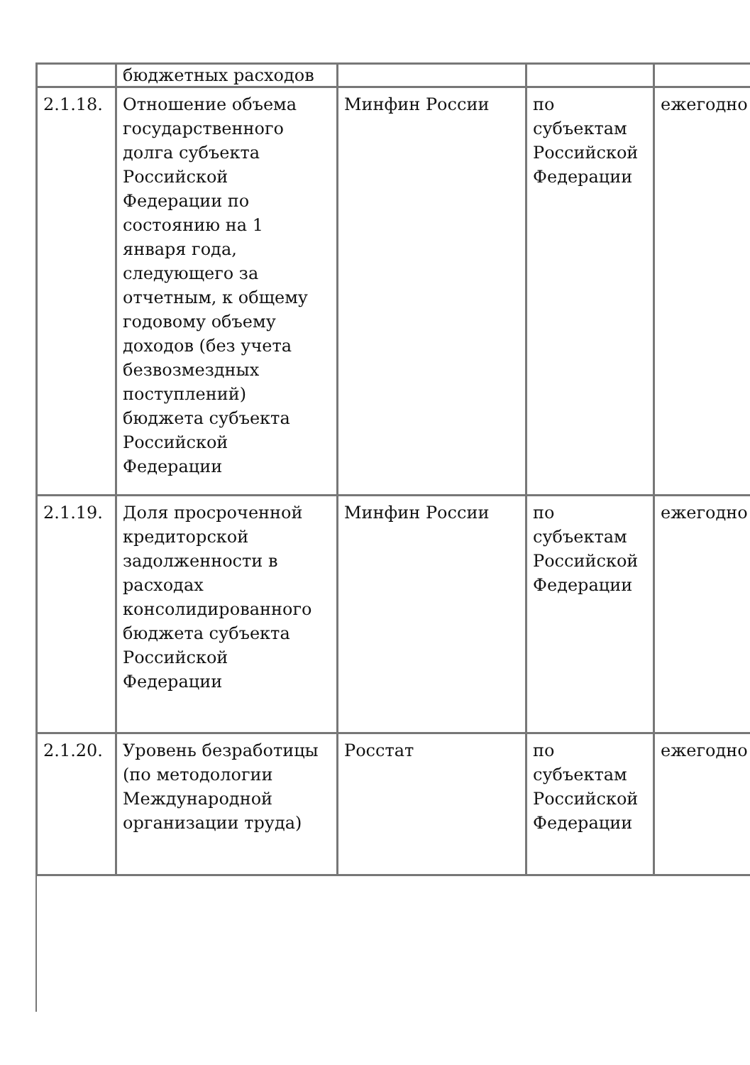| | бюджетных расходов | | | |
| 2.1.18. | Отношение объема государственного долга субъекта Российской Федерации по состоянию на 1 января года, следующего за отчетным, к общему годовому объему доходов (без учета безвозмездных поступлений) бюджета субъекта Российской Федерации | Минфин России | по субъектам Российской Федерации | ежегодно |
| 2.1.19. | Доля просроченной кредиторской задолженности в расходах консолидированного бюджета субъекта Российской Федерации | Минфин России | по субъектам Российской Федерации | ежегодно |
| 2.1.20. | Уровень безработицы (по методологии Международной организации труда) | Росстат | по субъектам Российской Федерации | ежегодно |